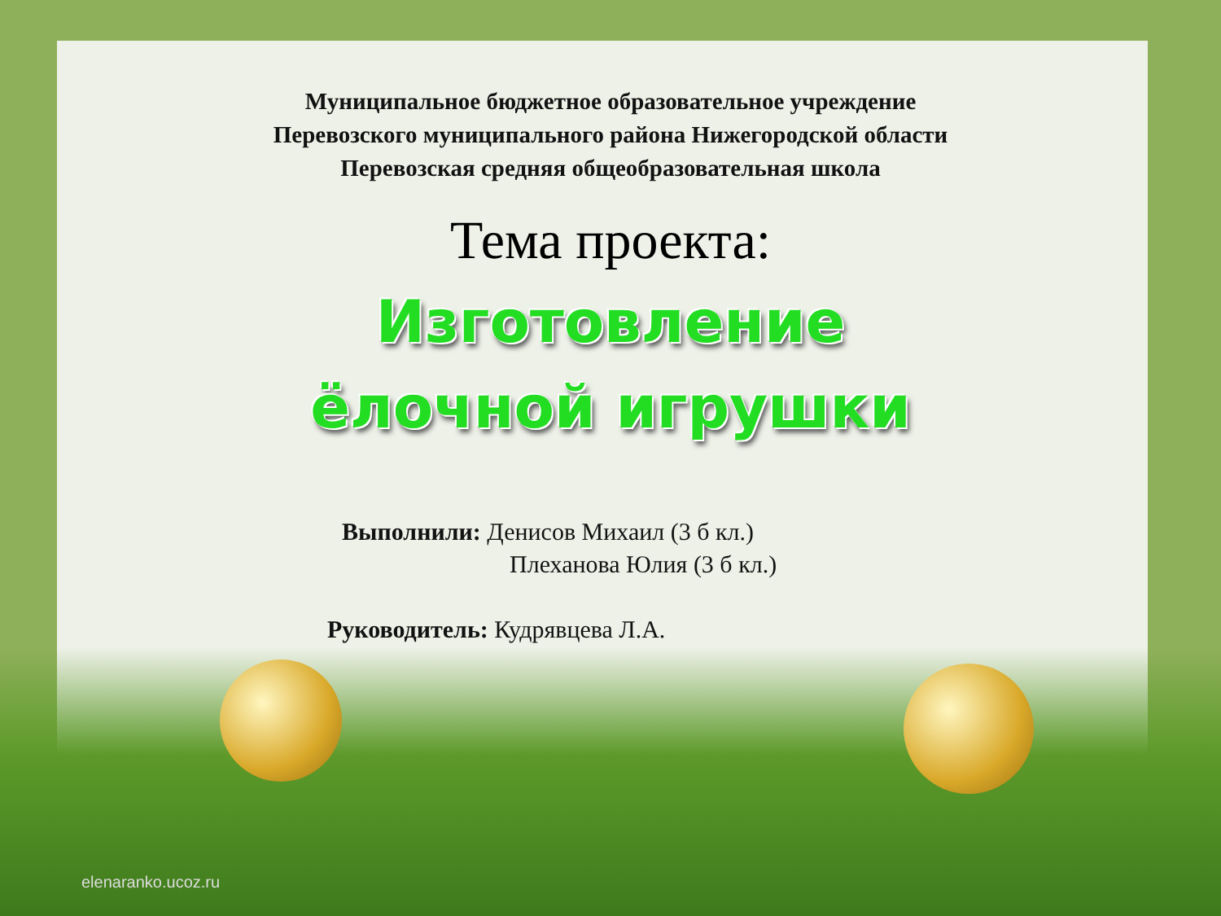Муниципальное бюджетное образовательное учреждение
Перевозского муниципального района Нижегородской области
Перевозская средняя общеобразовательная школа
Тема проекта:
Изготовление
ёлочной игрушки
Выполнили: Денисов Михаил (3 б кл.)
Плеханова Юлия (3 б кл.)
Руководитель: Кудрявцева Л.А.
elenaranko.ucoz.ru